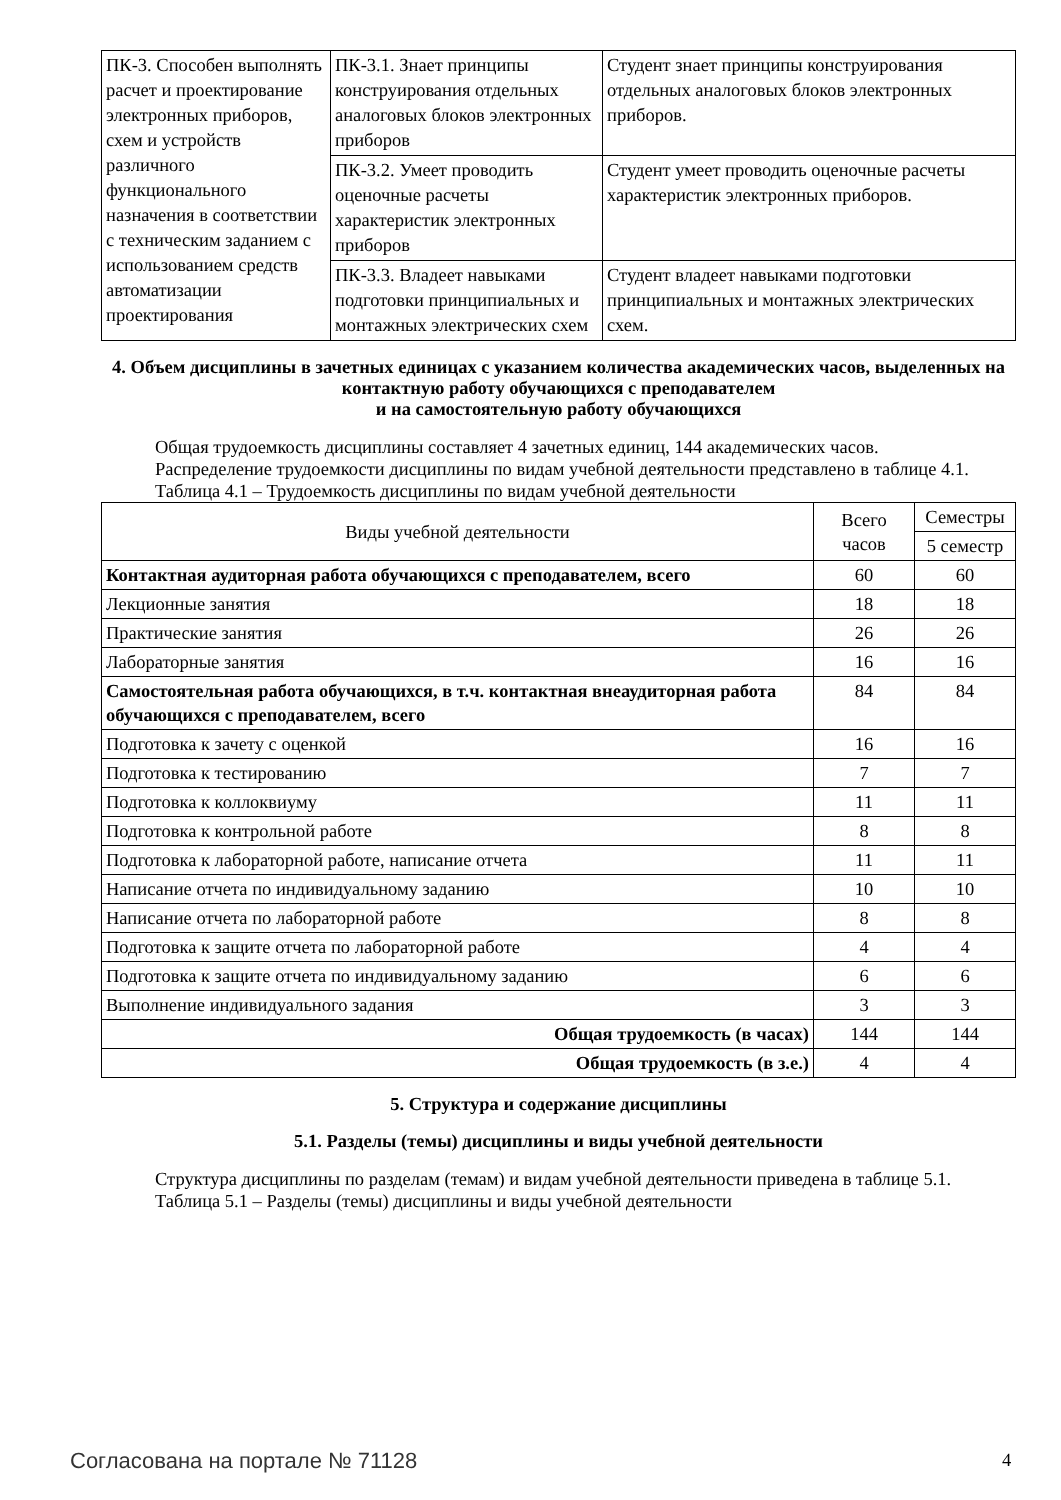| ПК-3. Способен выполнять расчет и проектирование электронных приборов, схем и устройств различного функционального назначения в соответствии с техническим заданием с использованием средств автоматизации проектирования | ПК-3.1. Знает принципы конструирования отдельных аналоговых блоков электронных приборов | Студент знает принципы конструирования отдельных аналоговых блоков электронных приборов. |
| | ПК-3.2. Умеет проводить оценочные расчеты характеристик электронных приборов | Студент умеет проводить оценочные расчеты характеристик электронных приборов. |
| | ПК-3.3. Владеет навыками подготовки принципиальных и монтажных электрических схем | Студент владеет навыками подготовки принципиальных и монтажных электрических схем. |
4. Объем дисциплины в зачетных единицах с указанием количества академических часов, выделенных на контактную работу обучающихся с преподавателем
и на самостоятельную работу обучающихся
Общая трудоемкость дисциплины составляет 4 зачетных единиц, 144 академических часов.
Распределение трудоемкости дисциплины по видам учебной деятельности представлено в таблице 4.1.
Таблица 4.1 – Трудоемкость дисциплины по видам учебной деятельности
| Виды учебной деятельности | Всего часов | Семестры |
| | | 5 семестр |
| Контактная аудиторная работа обучающихся с преподавателем, всего | 60 | 60 |
| Лекционные занятия | 18 | 18 |
| Практические занятия | 26 | 26 |
| Лабораторные занятия | 16 | 16 |
| Самостоятельная работа обучающихся, в т.ч. контактная внеаудиторная работа обучающихся с преподавателем, всего | 84 | 84 |
| Подготовка к зачету с оценкой | 16 | 16 |
| Подготовка к тестированию | 7 | 7 |
| Подготовка к коллоквиуму | 11 | 11 |
| Подготовка к контрольной работе | 8 | 8 |
| Подготовка к лабораторной работе, написание отчета | 11 | 11 |
| Написание отчета по индивидуальному заданию | 10 | 10 |
| Написание отчета по лабораторной работе | 8 | 8 |
| Подготовка к защите отчета по лабораторной работе | 4 | 4 |
| Подготовка к защите отчета по индивидуальному заданию | 6 | 6 |
| Выполнение индивидуального задания | 3 | 3 |
| Общая трудоемкость (в часах) | 144 | 144 |
| Общая трудоемкость (в з.е.) | 4 | 4 |
5. Структура и содержание дисциплины
5.1. Разделы (темы) дисциплины и виды учебной деятельности
Структура дисциплины по разделам (темам) и видам учебной деятельности приведена в таблице 5.1.
Таблица 5.1 – Разделы (темы) дисциплины и виды учебной деятельности
Согласована на портале № 71128 4